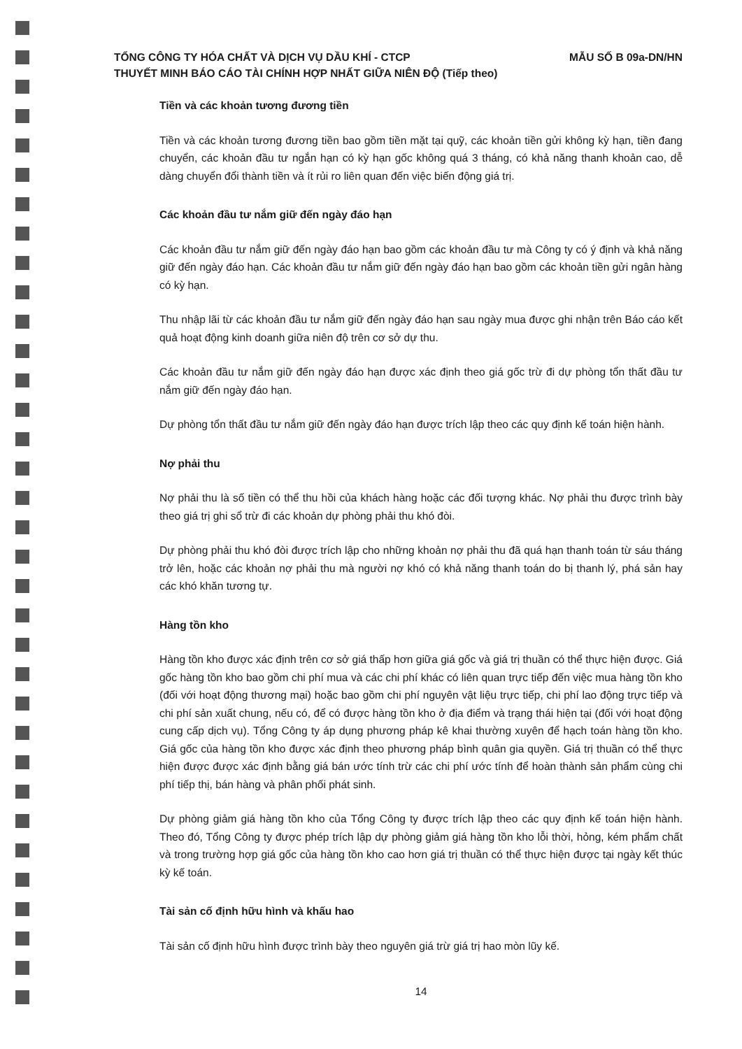TỔNG CÔNG TY HÓA CHẤT VÀ DỊCH VỤ DẦU KHÍ - CTCP
THUYẾT MINH BÁO CÁO TÀI CHÍNH HỢP NHẤT GIỮA NIÊN ĐỘ (Tiếp theo)
MẪU SỐ B 09a-DN/HN
Tiền và các khoản tương đương tiền
Tiền và các khoản tương đương tiền bao gồm tiền mặt tại quỹ, các khoản tiền gửi không kỳ hạn, tiền đang chuyển, các khoản đầu tư ngắn hạn có kỳ hạn gốc không quá 3 tháng, có khả năng thanh khoản cao, dễ dàng chuyển đổi thành tiền và ít rủi ro liên quan đến việc biến động giá trị.
Các khoản đầu tư nắm giữ đến ngày đáo hạn
Các khoản đầu tư nắm giữ đến ngày đáo hạn bao gồm các khoản đầu tư mà Công ty có ý định và khả năng giữ đến ngày đáo hạn. Các khoản đầu tư nắm giữ đến ngày đáo hạn bao gồm các khoản tiền gửi ngân hàng có kỳ hạn.
Thu nhập lãi từ các khoản đầu tư nắm giữ đến ngày đáo hạn sau ngày mua được ghi nhận trên Báo cáo kết quả hoạt động kinh doanh giữa niên độ trên cơ sở dự thu.
Các khoản đầu tư nắm giữ đến ngày đáo hạn được xác định theo giá gốc trừ đi dự phòng tổn thất đầu tư nắm giữ đến ngày đáo hạn.
Dự phòng tổn thất đầu tư nắm giữ đến ngày đáo hạn được trích lập theo các quy định kế toán hiện hành.
Nợ phải thu
Nợ phải thu là số tiền có thể thu hồi của khách hàng hoặc các đối tượng khác. Nợ phải thu được trình bày theo giá trị ghi sổ trừ đi các khoản dự phòng phải thu khó đòi.
Dự phòng phải thu khó đòi được trích lập cho những khoản nợ phải thu đã quá hạn thanh toán từ sáu tháng trở lên, hoặc các khoản nợ phải thu mà người nợ khó có khả năng thanh toán do bị thanh lý, phá sản hay các khó khăn tương tự.
Hàng tồn kho
Hàng tồn kho được xác định trên cơ sở giá thấp hơn giữa giá gốc và giá trị thuần có thể thực hiện được. Giá gốc hàng tồn kho bao gồm chi phí mua và các chi phí khác có liên quan trực tiếp đến việc mua hàng tồn kho (đối với hoạt động thương mại) hoặc bao gồm chi phí nguyên vật liệu trực tiếp, chi phí lao động trực tiếp và chi phí sản xuất chung, nếu có, để có được hàng tồn kho ở địa điểm và trạng thái hiện tại (đối với hoạt động cung cấp dịch vụ). Tổng Công ty áp dụng phương pháp kê khai thường xuyên để hạch toán hàng tồn kho. Giá gốc của hàng tồn kho được xác định theo phương pháp bình quân gia quyền. Giá trị thuần có thể thực hiện được được xác định bằng giá bán ước tính trừ các chi phí ước tính để hoàn thành sản phẩm cùng chi phí tiếp thị, bán hàng và phân phối phát sinh.
Dự phòng giảm giá hàng tồn kho của Tổng Công ty được trích lập theo các quy định kế toán hiện hành. Theo đó, Tổng Công ty được phép trích lập dự phòng giảm giá hàng tồn kho lỗi thời, hỏng, kém phẩm chất và trong trường hợp giá gốc của hàng tồn kho cao hơn giá trị thuần có thể thực hiện được tại ngày kết thúc kỳ kế toán.
Tài sản cố định hữu hình và khấu hao
Tài sản cố định hữu hình được trình bày theo nguyên giá trừ giá trị hao mòn lũy kế.
14